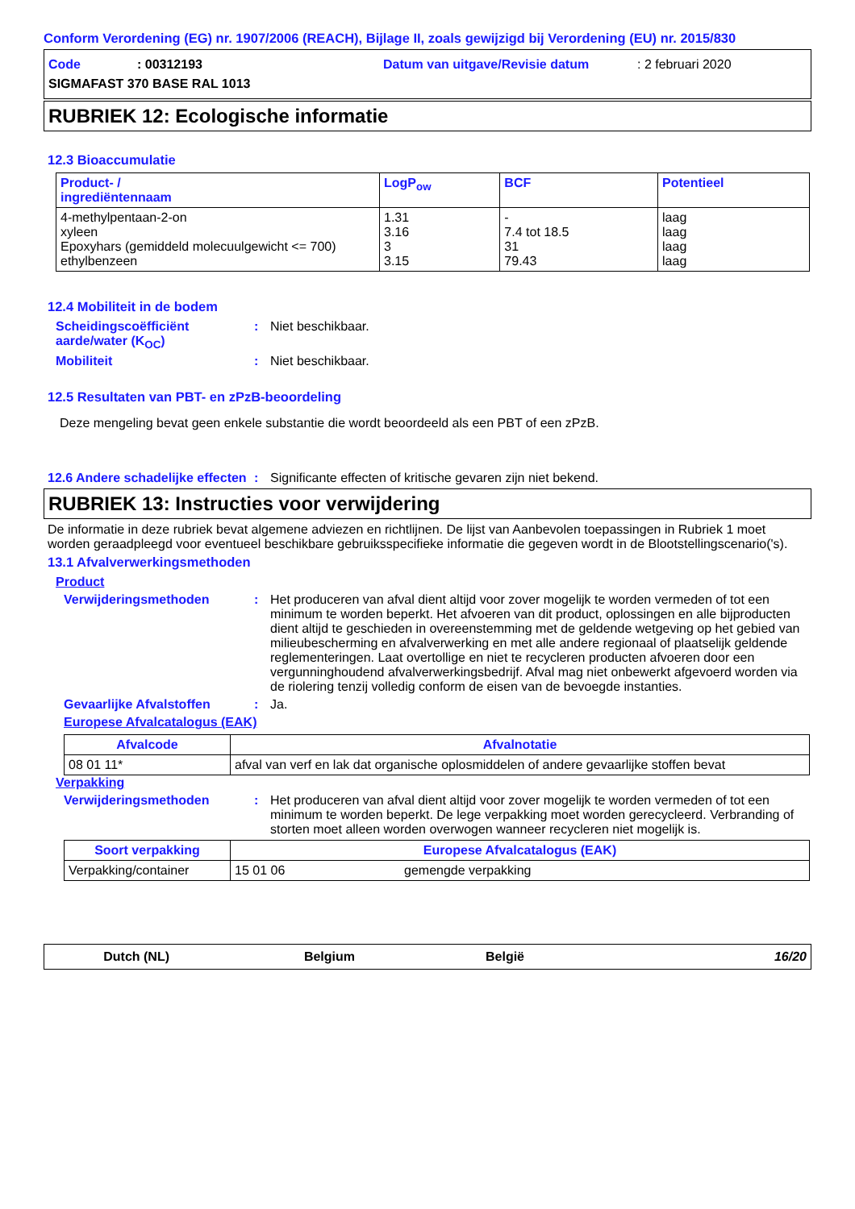Conform Verordening (EG) nr. 1907/2006 (REACH), Bijlage II, zoals gewijzigd bij Verordening (EU) nr. 2015/830
Code: 00312193 Datum van uitgave/Revisie datum: 2 februari 2020
SIGMAFAST 370 BASE RAL 1013
RUBRIEK 12: Ecologische informatie
12.3 Bioaccumulatie
| Product- / ingrediëntennaam | LogP<sub>ow</sub> | BCF | Potentieel |
| --- | --- | --- | --- |
| 4-methylpentaan-2-on xyleen Epoxyhars (gemiddeld molecuulgewicht <= 700) ethylbenzeen | 1.31 3.16 3 3.15 | - 7.4 tot 18.5 31 79.43 | laag laag laag laag |
12.4 Mobiliteit in de bodem
Scheidingscoëfficiënt aarde/water (K<sub>OC</sub>)
: Niet beschikbaar.
Mobiliteit : Niet beschikbaar.
12.5 Resultaten van PBT- en zPzB-beoordeling
Deze mengeling bevat geen enkele substantie die wordt beoordeeld als een PBT of een zPzB.
12.6 Andere schadelijke effecten
: Significante effecten of kritische gevaren zijn niet bekend.
RUBRIEK 13: Instructies voor verwijdering
De informatie in deze rubriek bevat algemene adviezen en richtlijnen. De lijst van Aanbevolen toepassingen in Rubriek 1 moet worden geraadpleegd voor eventueel beschikbare gebruiksspecifieke informatie die gegeven wordt in de Blootstellingscenario('s).
13.1 Afvalverwerkingsmethoden
Product
Verwijderingsmethoden : Het produceren van afval dient altijd voor zover mogelijk te worden vermeden of tot een minimum te worden beperkt. Het afvoeren van dit product, oplossingen en alle bijproducten dient altijd te geschieden in overeenstemming met de geldende wetgeving op het gebied van milieubescherming en afvalverwerking en met alle andere regionaal of plaatselijk geldende reglementeringen. Laat overtollige en niet te recycleren producten afvoeren door een vergunninghoudend afvalverwerkingsbedrijf. Afval mag niet onbewerkt afgevoerd worden via de riolering tenzij volledig conform de eisen van de bevoegde instanties.
Gevaarlijke Afvalstoffen : Ja.
Europese Afvalcatalogus (EAK)
| Afvalcode | Afvalnotatie |
| --- | --- |
| 08 01 11* | afval van verf en lak dat organische oplosmiddelen of andere gevaarlijke stoffen bevat |
Verpakking
Verwijderingsmethoden : Het produceren van afval dient altijd voor zover mogelijk te worden vermeden of tot een minimum te worden beperkt. De lege verpakking moet worden gerecycleerd. Verbranding of storten moet alleen worden overwogen wanneer recycleren niet mogelijk is.
| Soort verpakking | Europese Afvalcatalogus (EAK) | |
| --- | --- | --- |
| Verpakking/container | 15 01 06 | gemengde verpakking |
Dutch (NL) Belgium België 16/20